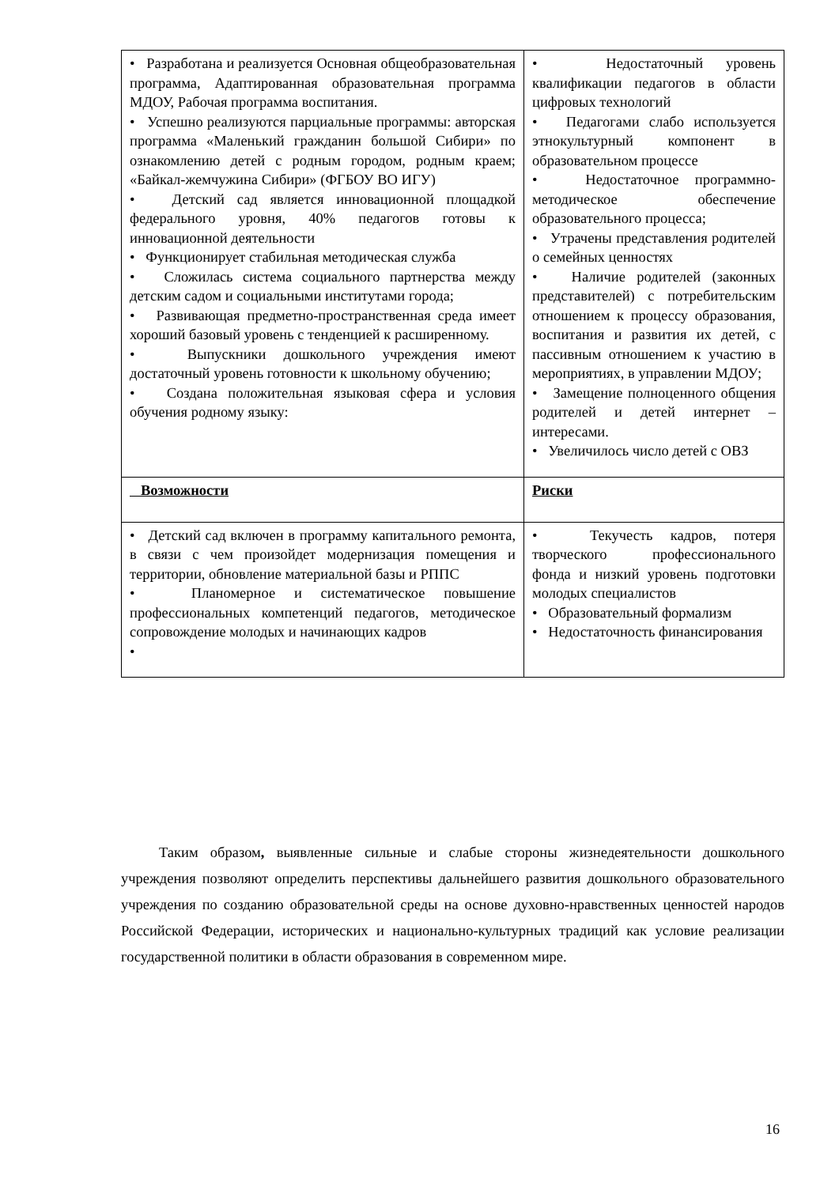| • Разработана и реализуется Основная общеобразовательная программа, Адаптированная образовательная программа МДОУ, Рабочая программа воспитания. • Успешно реализуются парциальные программы: авторская программа «Маленький гражданин большой Сибири» по ознакомлению детей с родным городом, родным краем; «Байкал-жемчужина Сибири» (ФГБОУ ВО ИГУ) • Детский сад является инновационной площадкой федерального уровня, 40% педагогов готовы к инновационной деятельности • Функционирует стабильная методическая служба • Сложилась система социального партнерства между детским садом и социальными институтами города; • Развивающая предметно-пространственная среда имеет хороший базовый уровень с тенденцией к расширенному. • Выпускники дошкольного учреждения имеют достаточный уровень готовности к школьному обучению; • Создана положительная языковая сфера и условия обучения родному языку: | • Недостаточный уровень квалификации педагогов в области цифровых технологий • Педагогами слабо используется этнокультурный компонент в образовательном процессе • Недостаточное программно-методическое обеспечение образовательного процесса; • Утрачены представления родителей о семейных ценностях • Наличие родителей (законных представителей) с потребительским отношением к процессу образования, воспитания и развития их детей, с пассивным отношением к участию в мероприятиях, в управлении МДОУ; • Замещение полноценного общения родителей и детей интернет –интересами. • Увеличилось число детей с ОВЗ |
| Возможности | Риски |
| • Детский сад включен в программу капитального ремонта, в связи с чем произойдет модернизация помещения и территории, обновление материальной базы и РППС • Планомерное и систематическое повышение профессиональных компетенций педагогов, методическое сопровождение молодых и начинающих кадров • | • Текучесть кадров, потеря творческого профессионального фонда и низкий уровень подготовки молодых специалистов • Образовательный формализм • Недостаточность финансирования |
Таким образом, выявленные сильные и слабые стороны жизнедеятельности дошкольного учреждения позволяют определить перспективы дальнейшего развития дошкольного образовательного учреждения по созданию образовательной среды на основе духовно-нравственных ценностей народов Российской Федерации, исторических и национально-культурных традиций как условие реализации государственной политики в области образования в современном мире.
16